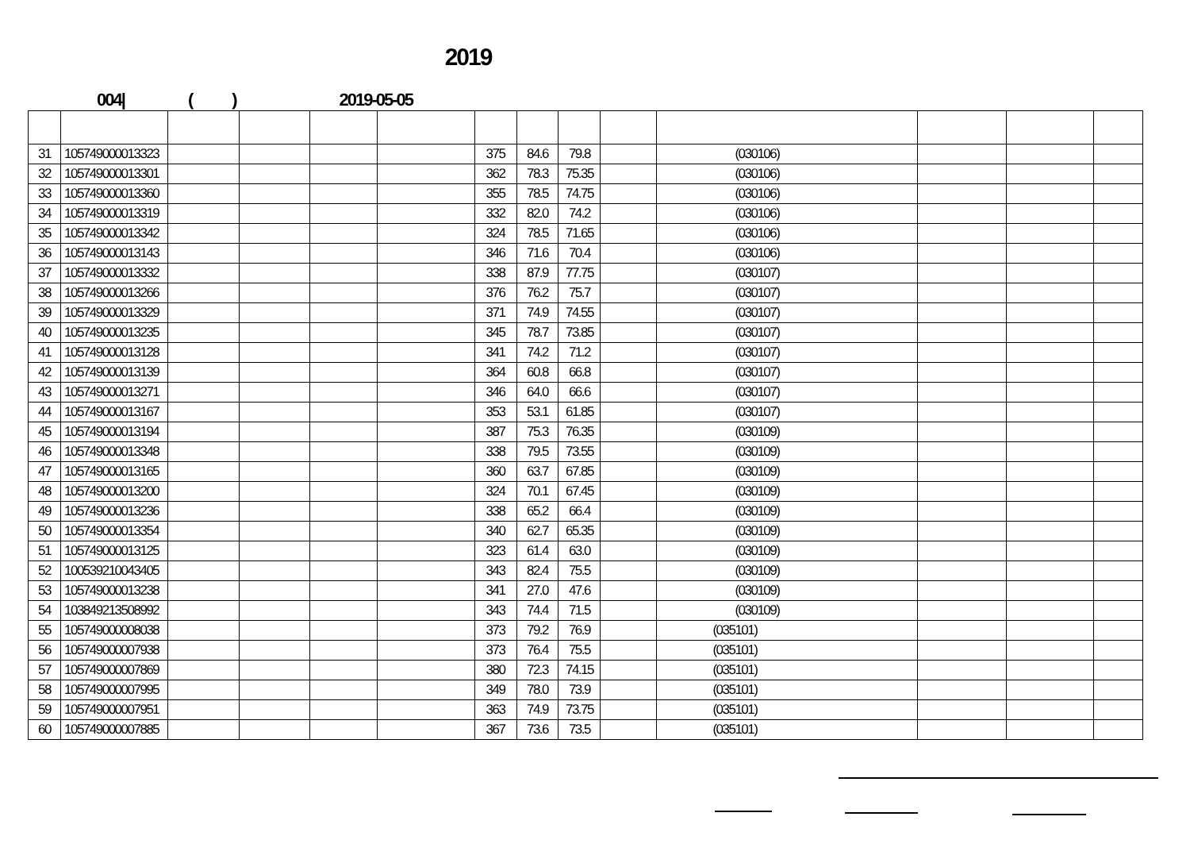2019
004| () 2019-05-05
| 31 | 10574900001332​3 | | | | | 375 | 84.6 | 79.8 | | (030106) | | | |
| 32 | 105749000013301 | | | | | 362 | 78.3 | 75.35 | | (030106) | | | |
| 33 | 105749000013360 | | | | | 355 | 78.5 | 74.75 | | (030106) | | | |
| 34 | 105749000013319 | | | | | 332 | 82.0 | 74.2 | | (030106) | | | |
| 35 | 105749000013342 | | | | | 324 | 78.5 | 71.65 | | (030106) | | | |
| 36 | 105749000013143 | | | | | 346 | 71.6 | 70.4 | | (030106) | | | |
| 37 | 105749000013332 | | | | | 338 | 87.9 | 77.75 | | (030107) | | | |
| 38 | 105749000013266 | | | | | 376 | 76.2 | 75.7 | | (030107) | | | |
| 39 | 105749000013329 | | | | | 371 | 74.9 | 74.55 | | (030107) | | | |
| 40 | 105749000013235 | | | | | 345 | 78.7 | 73.85 | | (030107) | | | |
| 41 | 105749000013128 | | | | | 341 | 74.2 | 71.2 | | (030107) | | | |
| 42 | 105749000013139 | | | | | 364 | 60.8 | 66.8 | | (030107) | | | |
| 43 | 105749000013271 | | | | | 346 | 64.0 | 66.6 | | (030107) | | | |
| 44 | 105749000013167 | | | | | 353 | 53.1 | 61.85 | | (030107) | | | |
| 45 | 105749000013194 | | | | | 387 | 75.3 | 76.35 | | (030109) | | | |
| 46 | 105749000013348 | | | | | 338 | 79.5 | 73.55 | | (030109) | | | |
| 47 | 105749000013165 | | | | | 360 | 63.7 | 67.85 | | (030109) | | | |
| 48 | 105749000013200 | | | | | 324 | 70.1 | 67.45 | | (030109) | | | |
| 49 | 105749000013236 | | | | | 338 | 65.2 | 66.4 | | (030109) | | | |
| 50 | 105749000013354 | | | | | 340 | 62.7 | 65.35 | | (030109) | | | |
| 51 | 105749000013125 | | | | | 323 | 61.4 | 63.0 | | (030109) | | | |
| 52 | 100539210043405 | | | | | 343 | 82.4 | 75.5 | | (030109) | | | |
| 53 | 105749000013238 | | | | | 341 | 27.0 | 47.6 | | (030109) | | | |
| 54 | 103849213508992 | | | | | 343 | 74.4 | 71.5 | | (030109) | | | |
| 55 | 105749000008038 | | | | | 373 | 79.2 | 76.9 | | (035101) | | | |
| 56 | 105749000007938 | | | | | 373 | 76.4 | 75.5 | | (035101) | | | |
| 57 | 105749000007869 | | | | | 380 | 72.3 | 74.15 | | (035101) | | | |
| 58 | 105749000007995 | | | | | 349 | 78.0 | 73.9 | | (035101) | | | |
| 59 | 105749000007951 | | | | | 363 | 74.9 | 73.75 | | (035101) | | | |
| 60 | 105749000007885 | | | | | 367 | 73.6 | 73.5 | | (035101) | | | |